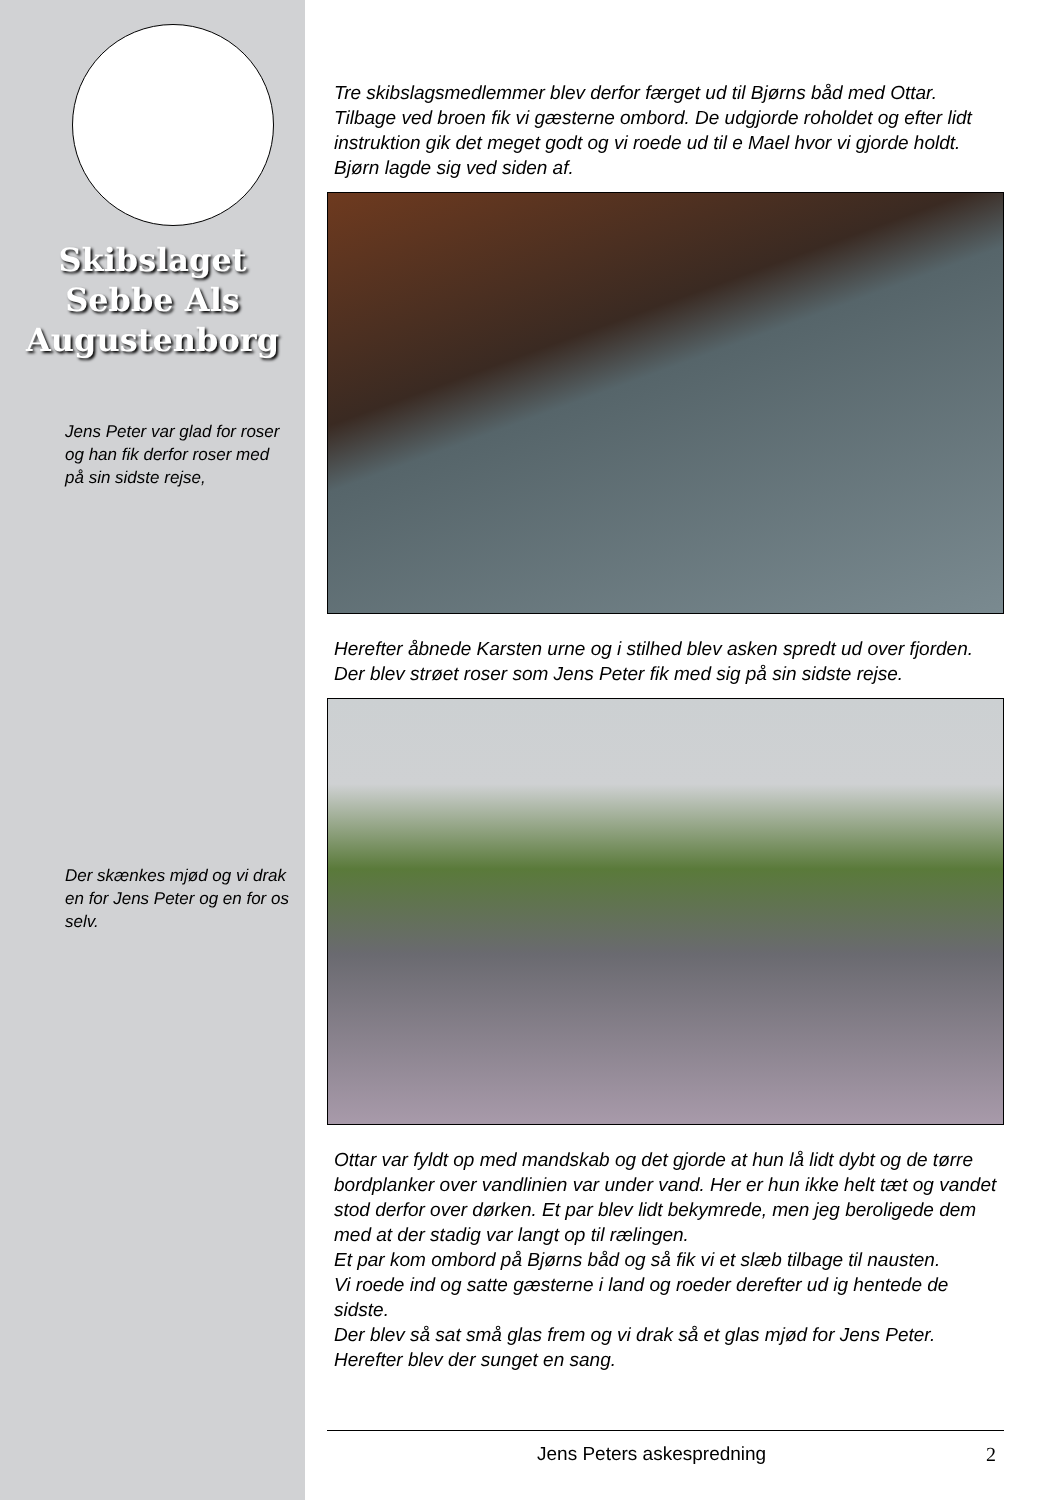Skibslaget
Sebbe Als
Augustenborg
Jens Peter var glad for roser og han fik derfor roser med på sin sidste rejse,
Der skænkes mjød og vi drak en for Jens Peter og en for os selv.
Tre skibslagsmedlemmer blev derfor færget ud til Bjørns båd med Ottar. Tilbage ved broen fik vi gæsterne ombord. De udgjorde rohol­det og efter lidt instruktion gik det meget godt og vi roede ud til e Mael hvor vi gjorde holdt. Bjørn lagde sig ved siden af.
Herefter åbnede Karsten urne og i stilhed blev asken spredt ud over fjorden. Der blev strøet roser som Jens Peter fik med sig på sin sidste rejse.
Ottar var fyldt op med mandskab og det gjorde at hun lå lidt dybt og de tørre bordplanker over vandlinien var under vand. Her er hun ikke helt tæt og vandet stod derfor over dørken. Et par blev lidt bekymrede, men jeg beroligede dem med at der stadig var langt op til rælingen.
Et par kom ombord på Bjørns båd og så fik vi et slæb tilbage til nausten.
Vi roede ind og satte gæsterne i land og roeder derefter ud ig hentede de sidste.
Der blev så sat små glas frem og vi drak så et glas mjød for Jens Pe­ter. Herefter blev der sunget en sang.
Jens Peters askespredning 2